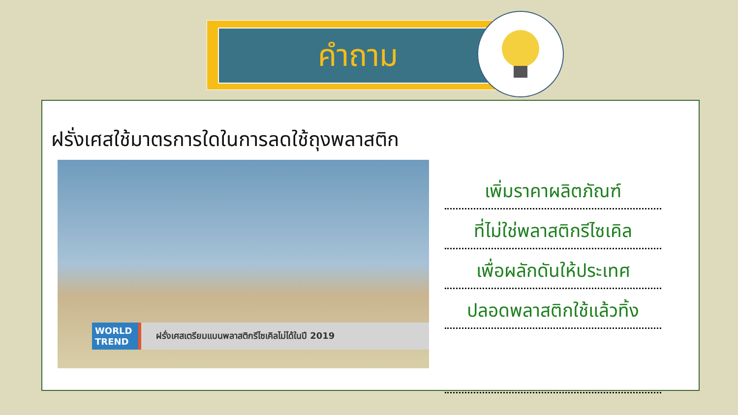คำถาม
ฝรั่งเศสใช้มาตรการใดในการลดใช้ถุงพลาสติก
WORLD
TREND ฝรั่งเศสเตรียมแบนพลาสติกรีไซเคิลไม่ได้ในปี 2019
เพิ่มราคาผลิตภัณฑ์
ที่ไม่ใช่พลาสติกรีไซเคิล
เพื่อผลักดันให้ประเทศ
ปลอดพลาสติกใช้แล้วทิ้ง